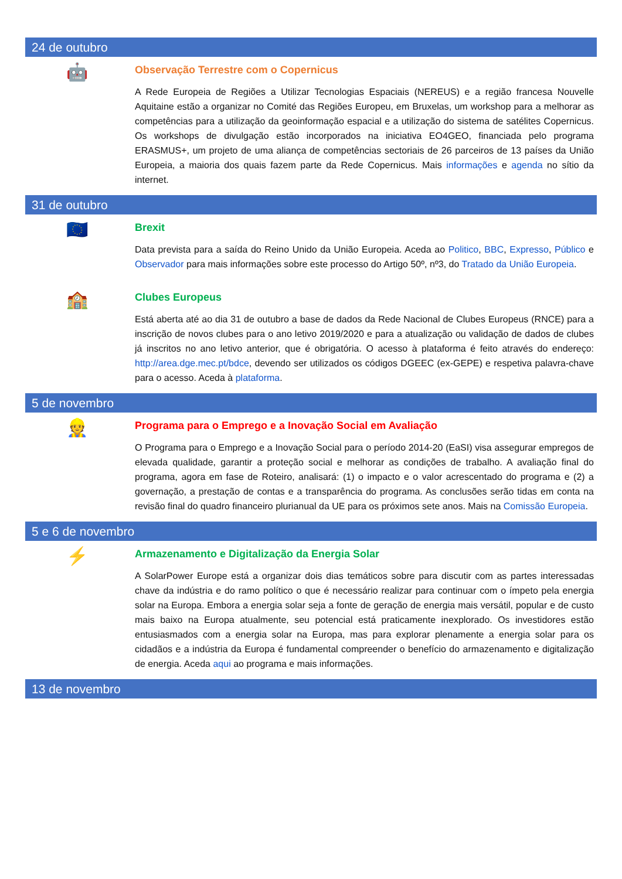24 de outubro
🤖
Observação Terrestre com o Copernicus
A Rede Europeia de Regiões a Utilizar Tecnologias Espaciais (NEREUS) e a região francesa Nouvelle Aquitaine estão a organizar no Comité das Regiões Europeu, em Bruxelas, um workshop para a melhorar as competências para a utilização da geoinformação espacial e a utilização do sistema de satélites Copernicus. Os workshops de divulgação estão incorporados na iniciativa EO4GEO, financiada pelo programa ERASMUS+, um projeto de uma aliança de competências sectoriais de 26 parceiros de 13 países da União Europeia, a maioria dos quais fazem parte da Rede Copernicus. Mais informações e agenda no sítio da internet.
31 de outubro
🇪🇺
Brexit
Data prevista para a saída do Reino Unido da União Europeia. Aceda ao Politico, BBC, Expresso, Público e Observador para mais informações sobre este processo do Artigo 50º, nº3, do Tratado da União Europeia.
🏫
Clubes Europeus
Está aberta até ao dia 31 de outubro a base de dados da Rede Nacional de Clubes Europeus (RNCE) para a inscrição de novos clubes para o ano letivo 2019/2020 e para a atualização ou validação de dados de clubes já inscritos no ano letivo anterior, que é obrigatória. O acesso à plataforma é feito através do endereço: http://area.dge.mec.pt/bdce, devendo ser utilizados os códigos DGEEC (ex-GEPE) e respetiva palavra-chave para o acesso. Aceda à plataforma.
5 de novembro
👷
Programa para o Emprego e a Inovação Social em Avaliação
O Programa para o Emprego e a Inovação Social para o período 2014-20 (EaSI) visa assegurar empregos de elevada qualidade, garantir a proteção social e melhorar as condições de trabalho. A avaliação final do programa, agora em fase de Roteiro, analisará: (1) o impacto e o valor acrescentado do programa e (2) a governação, a prestação de contas e a transparência do programa. As conclusões serão tidas em conta na revisão final do quadro financeiro plurianual da UE para os próximos sete anos. Mais na Comissão Europeia.
5 e 6 de novembro
⚡
Armazenamento e Digitalização da Energia Solar
A SolarPower Europe está a organizar dois dias temáticos sobre para discutir com as partes interessadas chave da indústria e do ramo político o que é necessário realizar para continuar com o ímpeto pela energia solar na Europa. Embora a energia solar seja a fonte de geração de energia mais versátil, popular e de custo mais baixo na Europa atualmente, seu potencial está praticamente inexplorado. Os investidores estão entusiasmados com a energia solar na Europa, mas para explorar plenamente a energia solar para os cidadãos e a indústria da Europa é fundamental compreender o benefício do armazenamento e digitalização de energia. Aceda aqui ao programa e mais informações.
13 de novembro